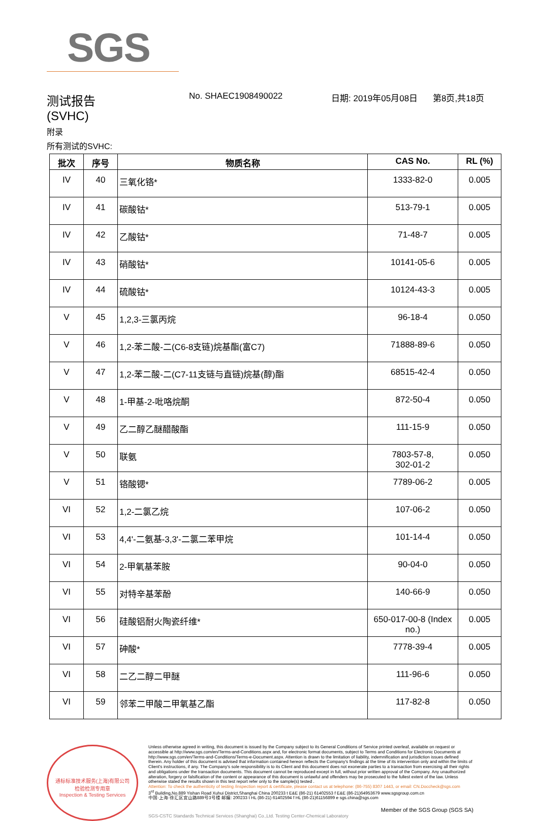SGS
测试报告
(SVHC)
No. SHAEC1908490022 日期: 2019年05月08日 第8页,共18页
附录
所有测试的SVHC:
| 批次 | 序号 | 物质名称 | CAS No. | RL (%) |
| --- | --- | --- | --- | --- |
| IV | 40 | 三氧化铬* | 1333-82-0 | 0.005 |
| IV | 41 | 碳酸钴* | 513-79-1 | 0.005 |
| IV | 42 | 乙酸钴* | 71-48-7 | 0.005 |
| IV | 43 | 硝酸钴* | 10141-05-6 | 0.005 |
| IV | 44 | 硫酸钴* | 10124-43-3 | 0.005 |
| V | 45 | 1,2,3-三氯丙烷 | 96-18-4 | 0.050 |
| V | 46 | 1,2-苯二酸-二(C6-8支链)烷基酯(富C7) | 71888-89-6 | 0.050 |
| V | 47 | 1,2-苯二酸-二(C7-11支链与直链)烷基(醇)酯 | 68515-42-4 | 0.050 |
| V | 48 | 1-甲基-2-吡咯烷酮 | 872-50-4 | 0.050 |
| V | 49 | 乙二醇乙醚醋酸酯 | 111-15-9 | 0.050 |
| V | 50 | 联氨 | 7803-57-8, 302-01-2 | 0.050 |
| V | 51 | 铬酸锶* | 7789-06-2 | 0.005 |
| VI | 52 | 1,2-二氯乙烷 | 107-06-2 | 0.050 |
| VI | 53 | 4,4'-二氨基-3,3'-二氯二苯甲烷 | 101-14-4 | 0.050 |
| VI | 54 | 2-甲氧基苯胺 | 90-04-0 | 0.050 |
| VI | 55 | 对特辛基苯酚 | 140-66-9 | 0.050 |
| VI | 56 | 硅酸铝耐火陶瓷纤维* | 650-017-00-8 (Index no.) | 0.005 |
| VI | 57 | 砷酸* | 7778-39-4 | 0.005 |
| VI | 58 | 二乙二醇二甲醚 | 111-96-6 | 0.050 |
| VI | 59 | 邻苯二甲酸二甲氧基乙酯 | 117-82-8 | 0.050 |
通标标准技术服务(上海)有限公司
检验检测专用章
Inspection & Testing Services
Unless otherwise agreed in writing, this document is issued by the Company subject to its General Conditions of Service printed overleaf, available on request or accessible at http://www.sgs.com/en/Terms-and-Conditions.aspx and, for electronic format documents, subject to Terms and Conditions for Electronic Documents at http://www.sgs.com/en/Terms-and-Conditions/Terms-e-Document.aspx. Attention is drawn to the limitation of liability, indemnification and jurisdiction issues defined therein. Any holder of this document is advised that information contained hereon reflects the Company's findings at the time of its intervention only and within the limits of Client's instructions, if any. The Company's sole responsibility is to its Client and this document does not exonerate parties to a transaction from exercising all their rights and obligations under the transaction documents. This document cannot be reproduced except in full, without prior written approval of the Company. Any unauthorized alteration, forgery or falsification of the content or appearance of this document is unlawful and offenders may be prosecuted to the fullest extent of the law. Unless otherwise stated the results shown in this test report refer only to the sample(s) tested .
Attention: To check the authenticity of testing /inspection report & certificate, please contact us at telephone: (86-755) 8307 1443, or email: CN.Doccheck@sgs.com
3<sup>rd</sup> Building,No.889 Yishan Road Xuhui District,Shanghai China 200233 t E&E (86-21) 61402553 f E&E (86-21)64953679 www.sgsgroup.com.cn
中国·上海·徐汇区宜山路889号3号楼 邮编: 200233 t HL (86-21) 61402594 f HL (86-21)61156899 e sgs.china@sgs.com
Member of the SGS Group (SGS SA)
SGS-CSTC Standards Technical Services (Shanghai) Co.,Ltd. Testing Center-Chemical Laboratory